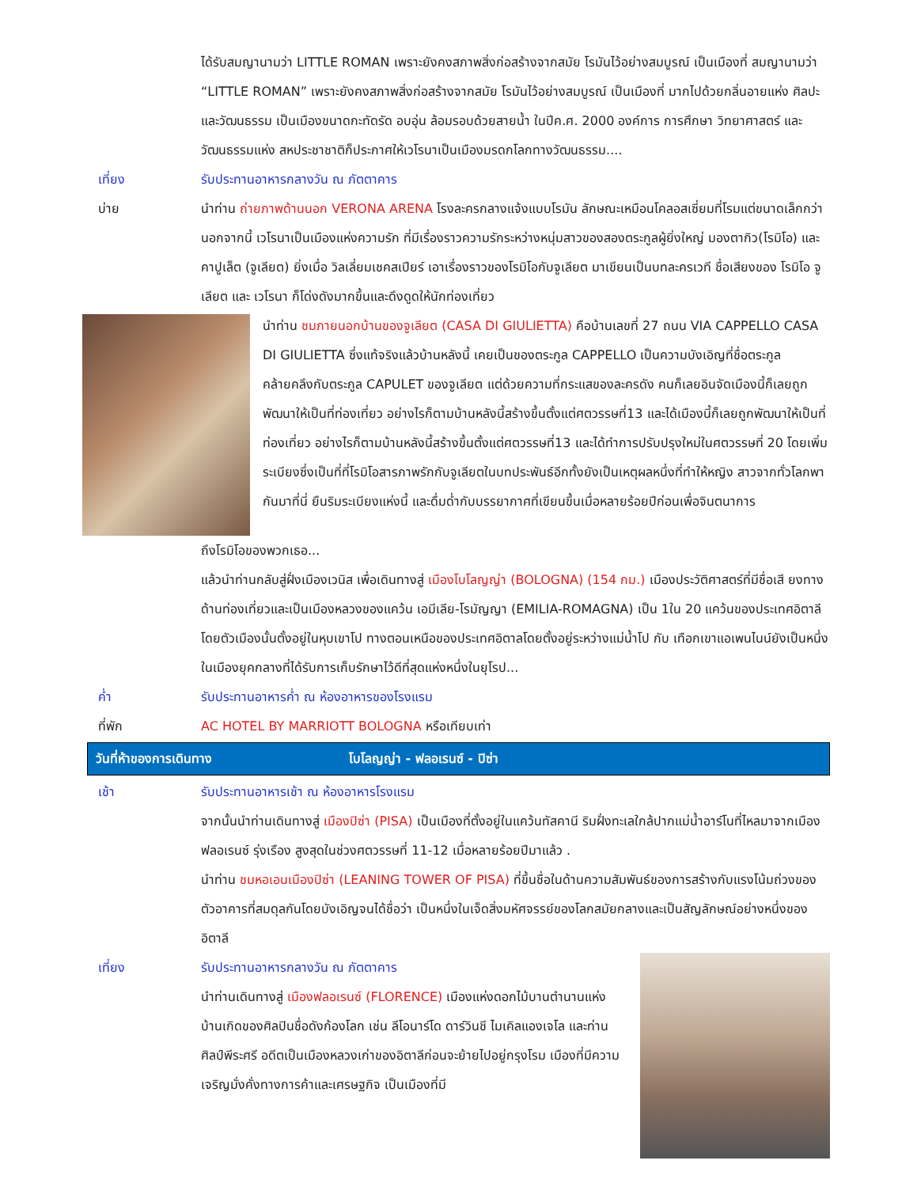ได้รับสมญานามว่า LITTLE ROMAN เพราะยังคงสภาพสิ่งก่อสร้างจากสมัย โรมันไว้อย่างสมบูรณ์ เป็นเมืองที่ สมญานามว่า “LITTLE ROMAN” เพราะยังคงสภาพสิ่งก่อสร้างจากสมัย โรมันไว้อย่างสมบูรณ์ เป็นเมืองที่ มากไปด้วยกลิ่นอายแห่ง ศิลปะและวัฒนธรรม เป็นเมืองขนาดกะทัดรัด อบอุ่น ล้อมรอบด้วยสายน้ำ ในปีค.ศ. 2000 องค์การ การศึกษา วิทยาศาสตร์ และวัฒนธรรมแห่ง สหประชาชาติก็ประกาศให้เวโรนาเป็นเมืองมรดกโลกทางวัฒนธรรม....
เที่ยง รับประทานอาหารกลางวัน ณ ภัตตาคาร
บ่าย นำท่าน ถ่ายภาพด้านนอก VERONA ARENA โรงละครกลางแจ้งแบบโรมัน ลักษณะเหมือนโคลอสเซี่ยมที่โรมแต่ขนาดเล็กกว่า นอกจากนี้ เวโรนาเป็นเมืองแห่งความรัก ที่มีเรื่องราวความรักระหว่างหนุ่มสาวของสองตระกูลผู้ยิ่งใหญ่ มองตากิว(โรมิโอ) และ คาปูเล็ต (จูเลียต) ยิ่งเมื่อ วิลเลี่ยมเชคสเปียร์ เอาเรื่องราวของโรมิโอกับจูเลียต มาเขียนเป็นบทละครเวที ชื่อเสียงของ โรมิโอ จูเลียต และ เวโรนา ก็โด่งดังมากขึ้นและดึงดูดให้นักท่องเที่ยว
นำท่าน ชมภายนอกบ้านของจูเลียต (CASA DI GIULIETTA) คือบ้านเลขที่ 27 ถนน VIA CAPPELLO CASA DI GIULIETTA ซึ่งแท้จริงแล้วบ้านหลังนี้ เคยเป็นของตระกูล CAPPELLO เป็นความบังเอิญที่ชื่อตระกูลคล้ายคลึงกับตระกูล CAPULET ของจูเลียต แต่ด้วยความที่กระแสของละครดัง คนก็เลยอินจัดเมืองนี้ก็เลยถูกพัฒนาให้เป็นที่ท่องเที่ยว อย่างไรก็ตามบ้านหลังนี้สร้างขึ้นตั้งแต่ศตวรรษที่13 และได้เมืองนี้ก็เลยถูกพัฒนาให้เป็นที่ท่องเที่ยว อย่างไรก็ตามบ้านหลังนี้สร้างขึ้นตั้งแต่ศตวรรษที่13 และได้ทำการปรับปรุงใหม่ในศตวรรษที่ 20 โดยเพิ่มระเบียงซึ่งเป็นที่ที่โรมิโอสารภาพรักกับจูเลียตในบทประพันธ์อีกทั้งยังเป็นเหตุผลหนึ่งที่ทำให้หญิง สาวจากทั่วโลกพากันมาที่นี่ ยืนริมระเบียงแห่งนี้ และดื่มด่ำกับบรรยากาศที่เขียนขึ้นเมื่อหลายร้อยปีก่อนเพื่อจินตนาการ
ถึงโรมิโอของพวกเธอ...
แล้วนำท่านกลับสู่ฝั่งเมืองเวนิส เพื่อเดินทางสู่ เมืองโบโลญญ่า (BOLOGNA) (154 กม.) เมืองประวัติศาสตร์ที่มีชื่อเสี ยงทางด้านท่องเที่ยวและเป็นเมืองหลวงของแคว้น เอมีเลีย-โรมัญญา (EMILIA-ROMAGNA) เป็น 1ใน 20 แคว้นของประเทศอิตาลี โดยตัวเมืองนั้นตั้งอยู่ในหุบเขาโป ทางตอนเหนือของประเทศอิตาลโดยตั้งอยู่ระหว่างแม่น้ำโป กับ เทือกเขาแอเพนไนน์ยังเป็นหนึ่งในเมืองยุคกลางที่ได้รับการเก็บรักษาไว้ดีที่สุดแห่งหนึ่งในยุโรป...
ค่ำ รับประทานอาหารค่ำ ณ ห้องอาหารของโรงแรม
ที่พัก AC HOTEL BY MARRIOTT BOLOGNA หรือเทียบเท่า
วันที่ห้าของการเดินทาง โบโลญญ่า - ฟลอเรนซ์ - ปิซ่า
เช้า รับประทานอาหารเช้า ณ ห้องอาหารโรงแรม
จากนั้นนำท่านเดินทางสู่ เมืองปิซ่า (PISA) เป็นเมืองที่ตั้งอยู่ในแคว้นทัสคานี ริมฝั่งทะเลใกล้ปากแม่น้ำอาร์โนที่ไหลมาจากเมืองฟลอเรนซ์ รุ่งเรือง สูงสุดในช่วงศตวรรษที่ 11-12 เมื่อหลายร้อยปีมาแล้ว .
นำท่าน ชมหอเอนเมืองปิซ่า (LEANING TOWER OF PISA) ที่ขึ้นชื่อในด้านความสัมพันธ์ของการสร้างกับแรงโน้มถ่วงของตัวอาคารที่สมดุลกันโดยบังเอิญจนได้ชื่อว่า เป็นหนึ่งในเจ็ดสิ่งมหัศจรรย์ของโลกสมัยกลางและเป็นสัญลักษณ์อย่างหนึ่งของอิตาลี
เที่ยง รับประทานอาหารกลางวัน ณ ภัตตาคาร
นำท่านเดินทางสู่ เมืองฟลอเรนซ์ (FLORENCE) เมืองแห่งดอกไม้บานตำนานแห่งบ้านเกิดของศิลปินชื่อดังก้องโลก เช่น ลีโอนาร์โด ดาร์วินชี ไมเคิลแองเจโล และท่านศิลป์พีระศรี อดีตเป็นเมืองหลวงเก่าของอิตาลีก่อนจะย้ายไปอยู่กรุงโรม เมืองที่มีความเจริญมั่งคั่งทางการค้าและเศรษฐกิจ เป็นเมืองที่มี